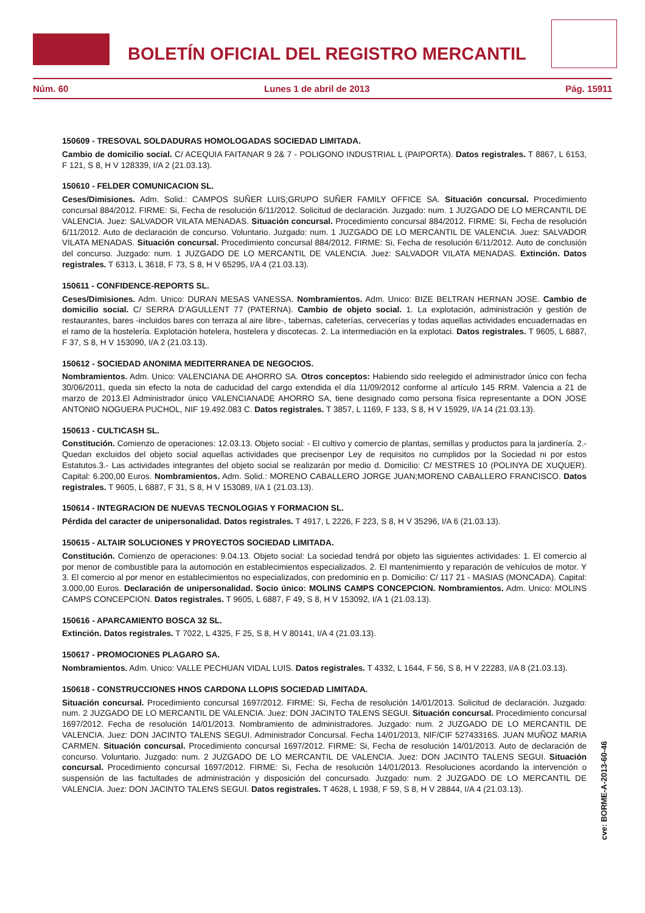BOLETÍN OFICIAL DEL REGISTRO MERCANTIL
Núm. 60 Lunes 1 de abril de 2013 Pág. 15911
150609 - TRESOVAL SOLDADURAS HOMOLOGADAS SOCIEDAD LIMITADA.
Cambio de domicilio social. C/ ACEQUIA FAITANAR 9 2& 7 - POLIGONO INDUSTRIAL L (PAIPORTA). Datos registrales. T 8867, L 6153, F 121, S 8, H V 128339, I/A 2 (21.03.13).
150610 - FELDER COMUNICACION SL.
Ceses/Dimisiones. Adm. Solid.: CAMPOS SUÑER LUIS;GRUPO SUÑER FAMILY OFFICE SA. Situación concursal. Procedimiento concursal 884/2012. FIRME: Si, Fecha de resolución 6/11/2012. Solicitud de declaración. Juzgado: num. 1 JUZGADO DE LO MERCANTIL DE VALENCIA. Juez: SALVADOR VILATA MENADAS. Situación concursal. Procedimiento concursal 884/2012. FIRME: Si, Fecha de resolución 6/11/2012. Auto de declaración de concurso. Voluntario. Juzgado: num. 1 JUZGADO DE LO MERCANTIL DE VALENCIA. Juez: SALVADOR VILATA MENADAS. Situación concursal. Procedimiento concursal 884/2012. FIRME: Si, Fecha de resolución 6/11/2012. Auto de conclusión del concurso. Juzgado: num. 1 JUZGADO DE LO MERCANTIL DE VALENCIA. Juez: SALVADOR VILATA MENADAS. Extinción. Datos registrales. T 6313, L 3618, F 73, S 8, H V 65295, I/A 4 (21.03.13).
150611 - CONFIDENCE-REPORTS SL.
Ceses/Dimisiones. Adm. Unico: DURAN MESAS VANESSA. Nombramientos. Adm. Unico: BIZE BELTRAN HERNAN JOSE. Cambio de domicilio social. C/ SERRA D'AGULLENT 77 (PATERNA). Cambio de objeto social. 1. La explotación, administración y gestión de restaurantes, bares -incluidos bares con terraza al aire libre-, tabernas, cafeterías, cervecerías y todas aquellas actividades encuadernadas en el ramo de la hostelería. Explotación hotelera, hostelera y discotecas. 2. La intermediación en la explotaci. Datos registrales. T 9605, L 6887, F 37, S 8, H V 153090, I/A 2 (21.03.13).
150612 - SOCIEDAD ANONIMA MEDITERRANEA DE NEGOCIOS.
Nombramientos. Adm. Unico: VALENCIANA DE AHORRO SA. Otros conceptos: Habiendo sido reelegido el administrador único con fecha 30/06/2011, queda sin efecto la nota de caducidad del cargo extendida el día 11/09/2012 conforme al artículo 145 RRM. Valencia a 21 de marzo de 2013.El Administrador único VALENCIANADE AHORRO SA, tiene designado como persona física representante a DON JOSE ANTONIO NOGUERA PUCHOL, NIF 19.492.083 C. Datos registrales. T 3857, L 1169, F 133, S 8, H V 15929, I/A 14 (21.03.13).
150613 - CULTICASH SL.
Constitución. Comienzo de operaciones: 12.03.13. Objeto social: - El cultivo y comercio de plantas, semillas y productos para la jardinería. 2.- Quedan excluidos del objeto social aquellas actividades que precisenpor Ley de requisitos no cumplidos por la Sociedad ni por estos Estatutos.3.- Las actividades integrantes del objeto social se realizarán por medio d. Domicilio: C/ MESTRES 10 (POLINYA DE XUQUER). Capital: 6.200,00 Euros. Nombramientos. Adm. Solid.: MORENO CABALLERO JORGE JUAN;MORENO CABALLERO FRANCISCO. Datos registrales. T 9605, L 6887, F 31, S 8, H V 153089, I/A 1 (21.03.13).
150614 - INTEGRACION DE NUEVAS TECNOLOGIAS Y FORMACION SL.
Pérdida del caracter de unipersonalidad. Datos registrales. T 4917, L 2226, F 223, S 8, H V 35296, I/A 6 (21.03.13).
150615 - ALTAIR SOLUCIONES Y PROYECTOS SOCIEDAD LIMITADA.
Constitución. Comienzo de operaciones: 9.04.13. Objeto social: La sociedad tendrá por objeto las siguientes actividades: 1. El comercio al por menor de combustible para la automoción en establecimientos especializados. 2. El mantenimiento y reparación de vehículos de motor. Y 3. El comercio al por menor en establecimientos no especializados, con predominio en p. Domicilio: C/ 117 21 - MASIAS (MONCADA). Capital: 3.000,00 Euros. Declaración de unipersonalidad. Socio único: MOLINS CAMPS CONCEPCION. Nombramientos. Adm. Unico: MOLINS CAMPS CONCEPCION. Datos registrales. T 9605, L 6887, F 49, S 8, H V 153092, I/A 1 (21.03.13).
150616 - APARCAMIENTO BOSCA 32 SL.
Extinción. Datos registrales. T 7022, L 4325, F 25, S 8, H V 80141, I/A 4 (21.03.13).
150617 - PROMOCIONES PLAGARO SA.
Nombramientos. Adm. Unico: VALLE PECHUAN VIDAL LUIS. Datos registrales. T 4332, L 1644, F 56, S 8, H V 22283, I/A 8 (21.03.13).
150618 - CONSTRUCCIONES HNOS CARDONA LLOPIS SOCIEDAD LIMITADA.
Situación concursal. Procedimiento concursal 1697/2012. FIRME: Si, Fecha de resolución 14/01/2013. Solicitud de declaración. Juzgado: num. 2 JUZGADO DE LO MERCANTIL DE VALENCIA. Juez: DON JACINTO TALENS SEGUI. Situación concursal. Procedimiento concursal 1697/2012. Fecha de resolución 14/01/2013. Nombramiento de administradores. Juzgado: num. 2 JUZGADO DE LO MERCANTIL DE VALENCIA. Juez: DON JACINTO TALENS SEGUI. Administrador Concursal. Fecha 14/01/2013, NIF/CIF 52743316S. JUAN MUÑOZ MARIA CARMEN. Situación concursal. Procedimiento concursal 1697/2012. FIRME: Si, Fecha de resolución 14/01/2013. Auto de declaración de concurso. Voluntario. Juzgado: num. 2 JUZGADO DE LO MERCANTIL DE VALENCIA. Juez: DON JACINTO TALENS SEGUI. Situación concursal. Procedimiento concursal 1697/2012. FIRME: Si, Fecha de resolución 14/01/2013. Resoluciones acordando la intervención o suspensión de las factultades de administración y disposición del concursado. Juzgado: num. 2 JUZGADO DE LO MERCANTIL DE VALENCIA. Juez: DON JACINTO TALENS SEGUI. Datos registrales. T 4628, L 1938, F 59, S 8, H V 28844, I/A 4 (21.03.13).
cve: BORME-A-2013-60-46